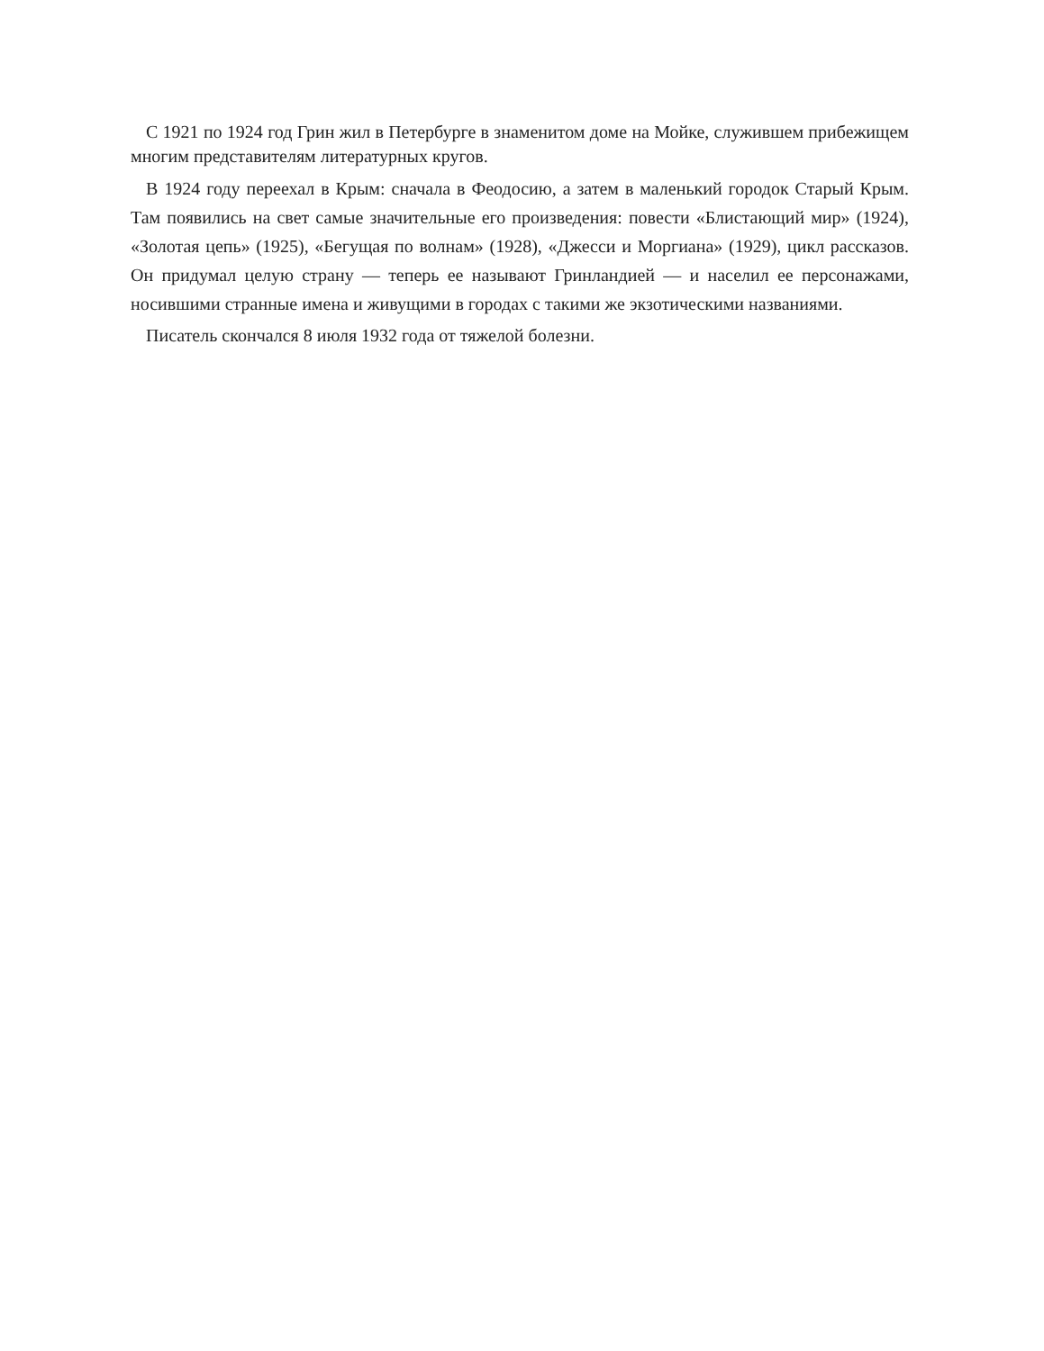С 1921 по 1924 год Грин жил в Петербурге в знаменитом доме на Мойке, служившем прибежищем многим представителям литературных кругов.
В 1924 году переехал в Крым: сначала в Феодосию, а затем в маленький городок Старый Крым. Там появились на свет самые значительные его произведения: повести «Блистающий мир» (1924), «Золотая цепь» (1925), «Бегущая по волнам» (1928), «Джесси и Моргиана» (1929), цикл рассказов. Он придумал целую страну — теперь ее называют Гринландией — и населил ее персонажами, носившими странные имена и живущими в городах с такими же экзотическими названиями.
Писатель скончался 8 июля 1932 года от тяжелой болезни.